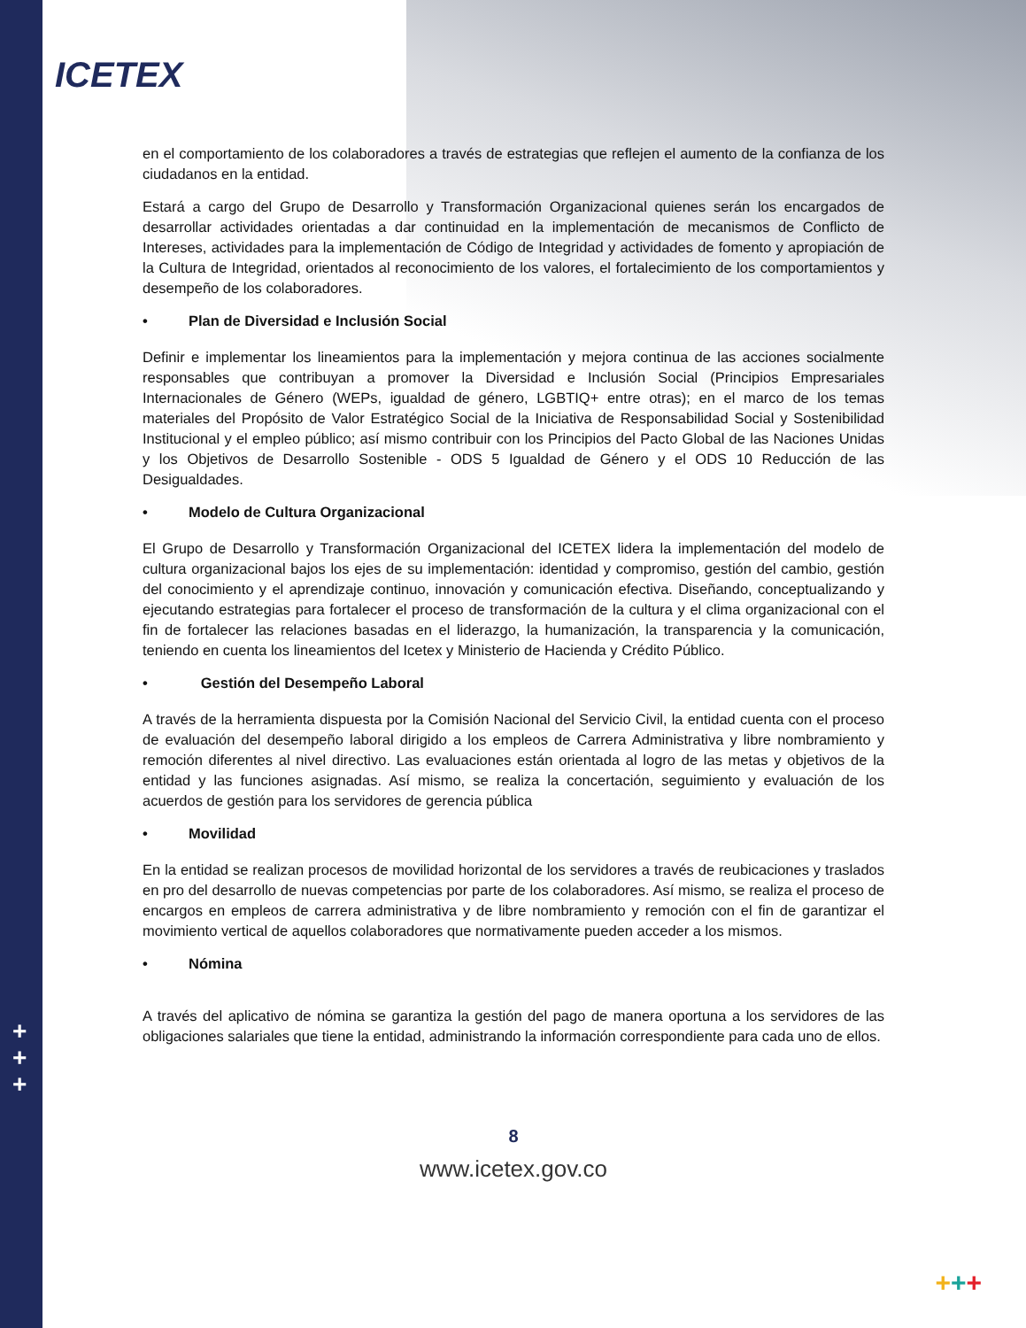ICETEX
+
+
+
en el comportamiento de los colaboradores a través de estrategias que reflejen el aumento de la confianza de los ciudadanos en la entidad.
Estará a cargo del Grupo de Desarrollo y Transformación Organizacional quienes serán los encargados de desarrollar actividades orientadas a dar continuidad en la implementación de mecanismos de Conflicto de Intereses, actividades para la implementación de Código de Integridad y actividades de fomento y apropiación de la Cultura de Integridad, orientados al reconocimiento de los valores, el fortalecimiento de los comportamientos y desempeño de los colaboradores.
• Plan de Diversidad e Inclusión Social
Definir e implementar los lineamientos para la implementación y mejora continua de las acciones socialmente responsables que contribuyan a promover la Diversidad e Inclusión Social (Principios Empresariales Internacionales de Género (WEPs, igualdad de género, LGBTIQ+ entre otras); en el marco de los temas materiales del Propósito de Valor Estratégico Social de la Iniciativa de Responsabilidad Social y Sostenibilidad Institucional y el empleo público; así mismo contribuir con los Principios del Pacto Global de las Naciones Unidas y los Objetivos de Desarrollo Sostenible - ODS 5 Igualdad de Género y el ODS 10 Reducción de las Desigualdades.
• Modelo de Cultura Organizacional
El Grupo de Desarrollo y Transformación Organizacional del ICETEX lidera la implementación del modelo de cultura organizacional bajos los ejes de su implementación: identidad y compromiso, gestión del cambio, gestión del conocimiento y el aprendizaje continuo, innovación y comunicación efectiva. Diseñando, conceptualizando y ejecutando estrategias para fortalecer el proceso de transformación de la cultura y el clima organizacional con el fin de fortalecer las relaciones basadas en el liderazgo, la humanización, la transparencia y la comunicación, teniendo en cuenta los lineamientos del Icetex y Ministerio de Hacienda y Crédito Público.
• Gestión del Desempeño Laboral
A través de la herramienta dispuesta por la Comisión Nacional del Servicio Civil, la entidad cuenta con el proceso de evaluación del desempeño laboral dirigido a los empleos de Carrera Administrativa y libre nombramiento y remoción diferentes al nivel directivo. Las evaluaciones están orientada al logro de las metas y objetivos de la entidad y las funciones asignadas. Así mismo, se realiza la concertación, seguimiento y evaluación de los acuerdos de gestión para los servidores de gerencia pública
• Movilidad
En la entidad se realizan procesos de movilidad horizontal de los servidores a través de reubicaciones y traslados en pro del desarrollo de nuevas competencias por parte de los colaboradores. Así mismo, se realiza el proceso de encargos en empleos de carrera administrativa y de libre nombramiento y remoción con el fin de garantizar el movimiento vertical de aquellos colaboradores que normativamente pueden acceder a los mismos.
• Nómina
A través del aplicativo de nómina se garantiza la gestión del pago de manera oportuna a los servidores de las obligaciones salariales que tiene la entidad, administrando la información correspondiente para cada uno de ellos.
8
www.icetex.gov.co
+++